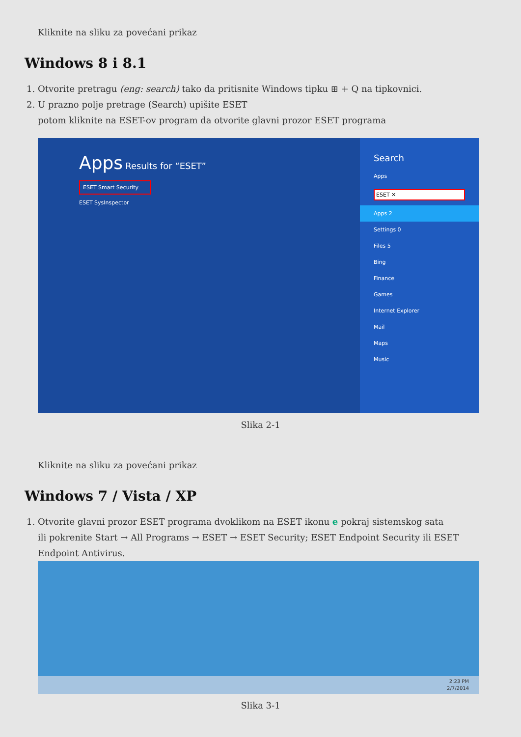Kliknite na sliku za povećani prikaz
Windows 8 i 8.1
1. Otvorite pretragu (eng: search) tako da pritisnite Windows tipku ⊞ + Q na tipkovnici.
2. U prazno polje pretrage (Search) upišite ESET
potom kliknite na ESET-ov program da otvorite glavni prozor ESET programa
Apps Results for “ESET”
ESET Smart Security
ESET SysInspector
Search
Apps
ESET ✕
Apps 2
Settings 0
Files 5
Bing
Finance
Games
Internet Explorer
Mail
Maps
Music
Slika 2-1
Kliknite na sliku za povećani prikaz
Windows 7 / Vista / XP
1. Otvorite glavni prozor ESET programa dvoklikom na ESET ikonu e pokraj sistemskog sata
ili pokrenite Start → All Programs → ESET → ESET Security; ESET Endpoint Security ili ESET Endpoint Antivirus.
2:23 PM
2/7/2014
Slika 3-1